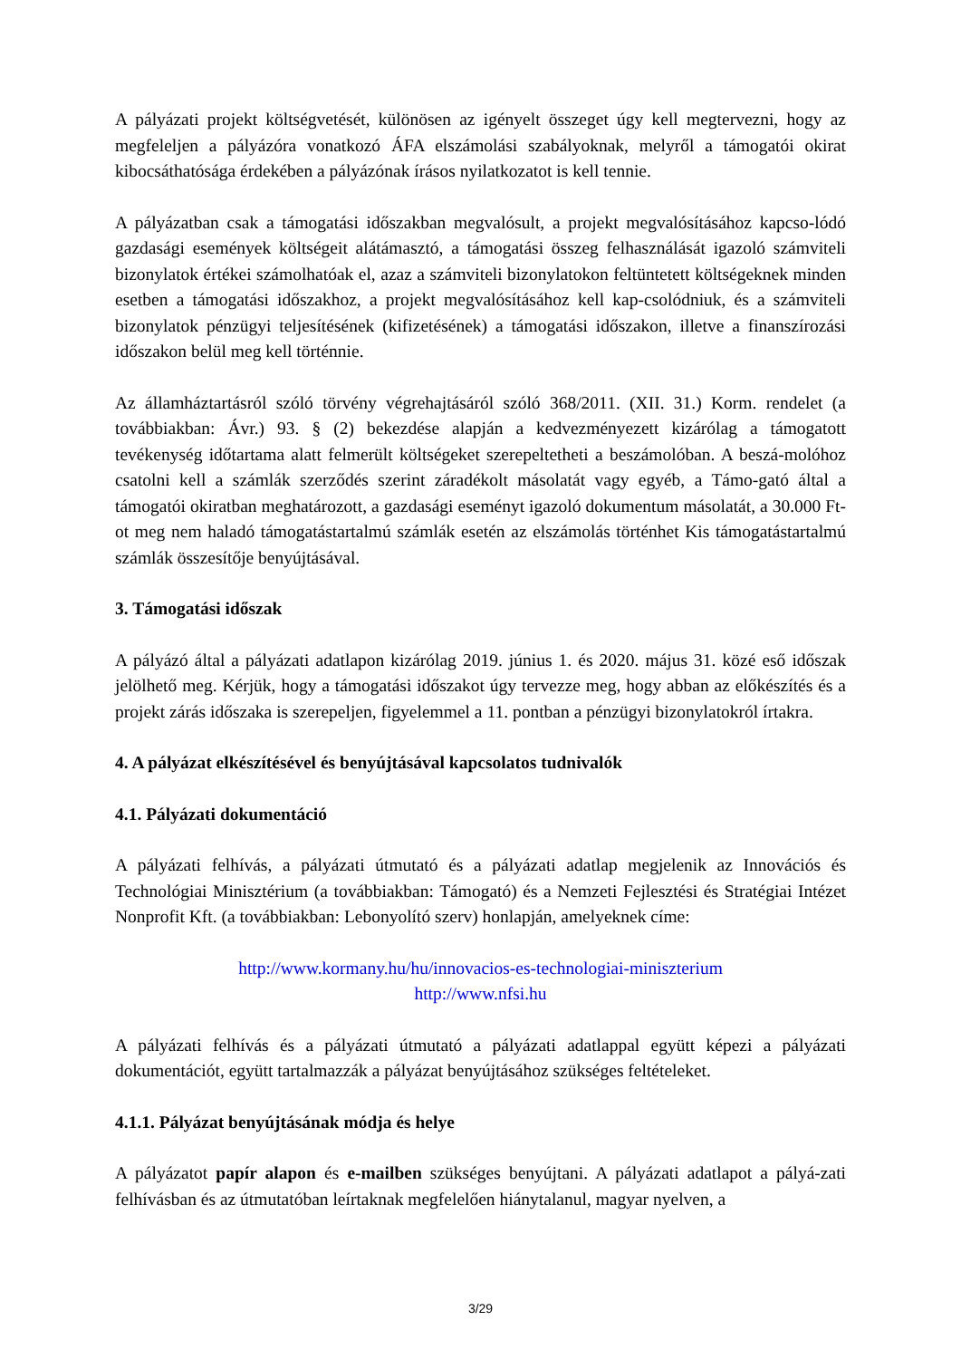A pályázati projekt költségvetését, különösen az igényelt összeget úgy kell megtervezni, hogy az megfeleljen a pályázóra vonatkozó ÁFA elszámolási szabályoknak, melyről a támogatói okirat kibocsáthatósága érdekében a pályázónak írásos nyilatkozatot is kell tennie.
A pályázatban csak a támogatási időszakban megvalósult, a projekt megvalósításához kapcso-lódó gazdasági események költségeit alátámasztó, a támogatási összeg felhasználását igazoló számviteli bizonylatok értékei számolhatóak el, azaz a számviteli bizonylatokon feltüntetett költségeknek minden esetben a támogatási időszakhoz, a projekt megvalósításához kell kap-csolódniuk, és a számviteli bizonylatok pénzügyi teljesítésének (kifizetésének) a támogatási időszakon, illetve a finanszírozási időszakon belül meg kell történnie.
Az államháztartásról szóló törvény végrehajtásáról szóló 368/2011. (XII. 31.) Korm. rendelet (a továbbiakban: Ávr.) 93. § (2) bekezdése alapján a kedvezményezett kizárólag a támogatott tevékenység időtartama alatt felmerült költségeket szerepeltetheti a beszámolóban. A beszá-molóhoz csatolni kell a számlák szerződés szerint záradékolt másolatát vagy egyéb, a Támo-gató által a támogatói okiratban meghatározott, a gazdasági eseményt igazoló dokumentum másolatát, a 30.000 Ft-ot meg nem haladó támogatástartalmú számlák esetén az elszámolás történhet Kis támogatástartalmú számlák összesítője benyújtásával.
3. Támogatási időszak
A pályázó által a pályázati adatlapon kizárólag 2019. június 1. és 2020. május 31. közé eső időszak jelölhető meg. Kérjük, hogy a támogatási időszakot úgy tervezze meg, hogy abban az előkészítés és a projekt zárás időszaka is szerepeljen, figyelemmel a 11. pontban a pénzügyi bizonylatokról írtakra.
4. A pályázat elkészítésével és benyújtásával kapcsolatos tudnivalók
4.1. Pályázati dokumentáció
A pályázati felhívás, a pályázati útmutató és a pályázati adatlap megjelenik az Innovációs és Technológiai Minisztérium (a továbbiakban: Támogató) és a Nemzeti Fejlesztési és Stratégiai Intézet Nonprofit Kft. (a továbbiakban: Lebonyolító szerv) honlapján, amelyeknek címe:
http://www.kormany.hu/hu/innovacios-es-technologiai-miniszterium
http://www.nfsi.hu
A pályázati felhívás és a pályázati útmutató a pályázati adatlappal együtt képezi a pályázati dokumentációt, együtt tartalmazzák a pályázat benyújtásához szükséges feltételeket.
4.1.1. Pályázat benyújtásának módja és helye
A pályázatot papír alapon és e-mailben szükséges benyújtani. A pályázati adatlapot a pályá-zati felhívásban és az útmutatóban leírtaknak megfelelően hiánytalanul, magyar nyelven, a
3/29